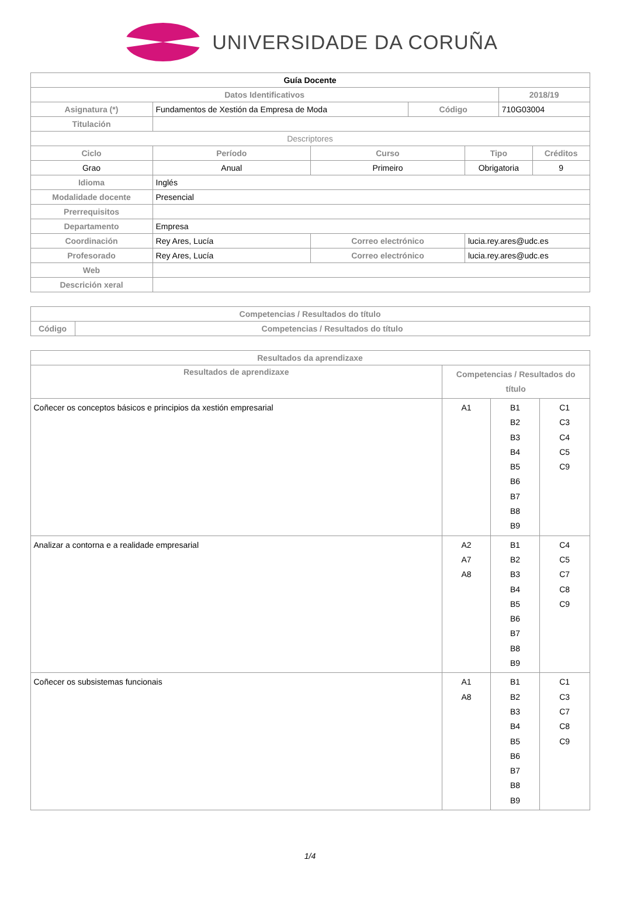UNIVERSIDADE DA CORUÑA
| Guía Docente | | | | | | |
| Datos Identificativos | | | | | 2018/19 | |
| Asignatura (*) | Fundamentos de Xestión da Empresa de Moda | | Código | | 710G03004 | |
| Titulación | | | | | | |
| Descriptores | | | | | | |
| Ciclo | Período | Curso | | Tipo | | Créditos |
| Grao | Anual | Primeiro | | Obrigatoria | | 9 |
| Idioma | Inglés | | | | | |
| Modalidade docente | Presencial | | | | | |
| Prerrequisitos | | | | | | |
| Departamento | Empresa | | | | | |
| Coordinación | Rey Ares, Lucía | Correo electrónico | | lucia.rey.ares@udc.es | | |
| Profesorado | Rey Ares, Lucía | Correo electrónico | | lucia.rey.ares@udc.es | | |
| Web | | | | | | |
| Descrición xeral | | | | | | |
| Competencias / Resultados do título | |
| --- | --- |
| Código | Competencias / Resultados do título |
| Resultados da aprendizaxe | | | |
| --- | --- | --- | --- |
| Resultados de aprendizaxe | Competencias / Resultados do título | | |
| Coñecer os conceptos básicos e principios da xestión empresarial | A1 | B1 B2 B3 B4 B5 B6 B7 B8 B9 | C1 C3 C4 C5 C9 |
| Analizar a contorna e a realidade empresarial | A2 A7 A8 | B1 B2 B3 B4 B5 B6 B7 B8 B9 | C4 C5 C7 C8 C9 |
| Coñecer os subsistemas funcionais | A1 A8 | B1 B2 B3 B4 B5 B6 B7 B8 B9 | C1 C3 C7 C8 C9 |
1/4